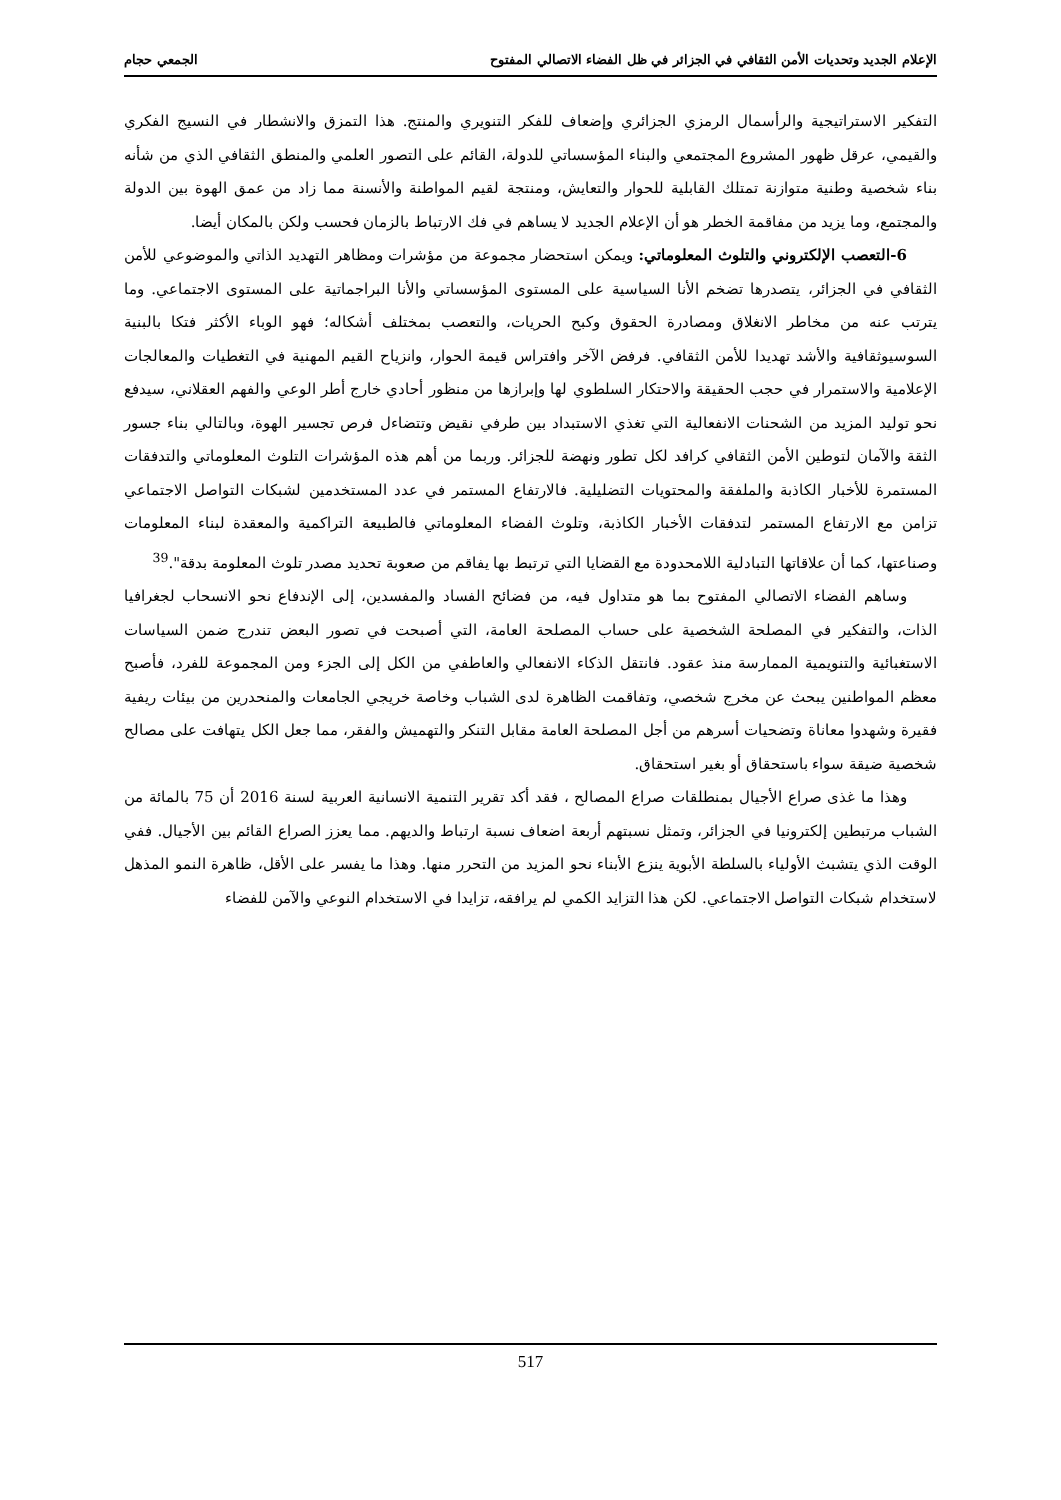الإعلام الجديد وتحديات الأمن الثقافي في الجزائر في ظل الفضاء الاتصالي المفتوح الجمعي حجام
التفكير الاستراتيجية والرأسمال الرمزي الجزائري وإضعاف للفكر التنويري والمنتج. هذا التمزق والانشطار في النسيج الفكري والقيمي، عرقل ظهور المشروع المجتمعي والبناء المؤسساتي للدولة، القائم على التصور العلمي والمنطق الثقافي الذي من شأنه بناء شخصية وطنية متوازنة تمتلك القابلية للحوار والتعايش، ومنتجة لقيم المواطنة والأنسنة مما زاد من عمق الهوة بين الدولة والمجتمع، وما يزيد من مفاقمة الخطر هو أن الإعلام الجديد لا يساهم في فك الارتباط بالزمان فحسب ولكن بالمكان أيضا.
6-التعصب الإلكتروني والتلوث المعلوماتي: ويمكن استحضار مجموعة من مؤشرات ومظاهر التهديد الذاتي والموضوعي للأمن الثقافي في الجزائر، يتصدرها تضخم الأنا السياسية على المستوى المؤسساتي والأنا البراجماتية على المستوى الاجتماعي. وما يترتب عنه من مخاطر الانغلاق ومصادرة الحقوق وكبح الحريات، والتعصب بمختلف أشكاله؛ فهو الوباء الأكثر فتكا بالبنية السوسيوثقافية والأشد تهديدا للأمن الثقافي. فرفض الآخر وافتراس قيمة الحوار، وانزياح القيم المهنية في التغطيات والمعالجات الإعلامية والاستمرار في حجب الحقيقة والاحتكار السلطوي لها وإبرازها من منظور أحادي خارج أطر الوعي والفهم العقلاني، سيدفع نحو توليد المزيد من الشحنات الانفعالية التي تغذي الاستبداد بين طرفي نقيض وتتضاءل فرص تجسير الهوة، وبالتالي بناء جسور الثقة والآمان لتوطين الأمن الثقافي كرافد لكل تطور ونهضة للجزائر. وربما من أهم هذه المؤشرات التلوث المعلوماتي والتدفقات المستمرة للأخبار الكاذبة والملفقة والمحتويات التضليلية. فالارتفاع المستمر في عدد المستخدمين لشبكات التواصل الاجتماعي تزامن مع الارتفاع المستمر لتدفقات الأخبار الكاذبة، وتلوث الفضاء المعلوماتي فالطبيعة التراكمية والمعقدة لبناء المعلومات وصناعتها، كما أن علاقاتها التبادلية اللامحدودة مع القضايا التي ترتبط بها يفاقم من صعوبة تحديد مصدر تلوث المعلومة بدقة".<sup>39</sup>
وساهم الفضاء الاتصالي المفتوح بما هو متداول فيه، من فضائح الفساد والمفسدين، إلى الإندفاع نحو الانسحاب لجغرافيا الذات، والتفكير في المصلحة الشخصية على حساب المصلحة العامة، التي أصبحت في تصور البعض تندرج ضمن السياسات الاستغبائية والتنويمية الممارسة منذ عقود. فانتقل الذكاء الانفعالي والعاطفي من الكل إلى الجزء ومن المجموعة للفرد، فأصبح معظم المواطنين يبحث عن مخرج شخصي، وتفاقمت الظاهرة لدى الشباب وخاصة خريجي الجامعات والمنحدرين من بيئات ريفية فقيرة وشهدوا معاناة وتضحيات أسرهم من أجل المصلحة العامة مقابل التنكر والتهميش والفقر، مما جعل الكل يتهافت على مصالح شخصية ضيقة سواء باستحقاق أو بغير استحقاق.
وهذا ما غذى صراع الأجيال بمنطلقات صراع المصالح ، فقد أكد تقرير التنمية الانسانية العربية لسنة 2016 أن 75 بالمائة من الشباب مرتبطين إلكترونيا في الجزائر، وتمثل نسبتهم أربعة اضعاف نسبة ارتباط والديهم. مما يعزز الصراع القائم بين الأجيال. ففي الوقت الذي يتشبث الأولياء بالسلطة الأبوية ينزع الأبناء نحو المزيد من التحرر منها. وهذا ما يفسر على الأقل، ظاهرة النمو المذهل لاستخدام شبكات التواصل الاجتماعي. لكن هذا التزايد الكمي لم يرافقه، تزايدا في الاستخدام النوعي والآمن للفضاء
517